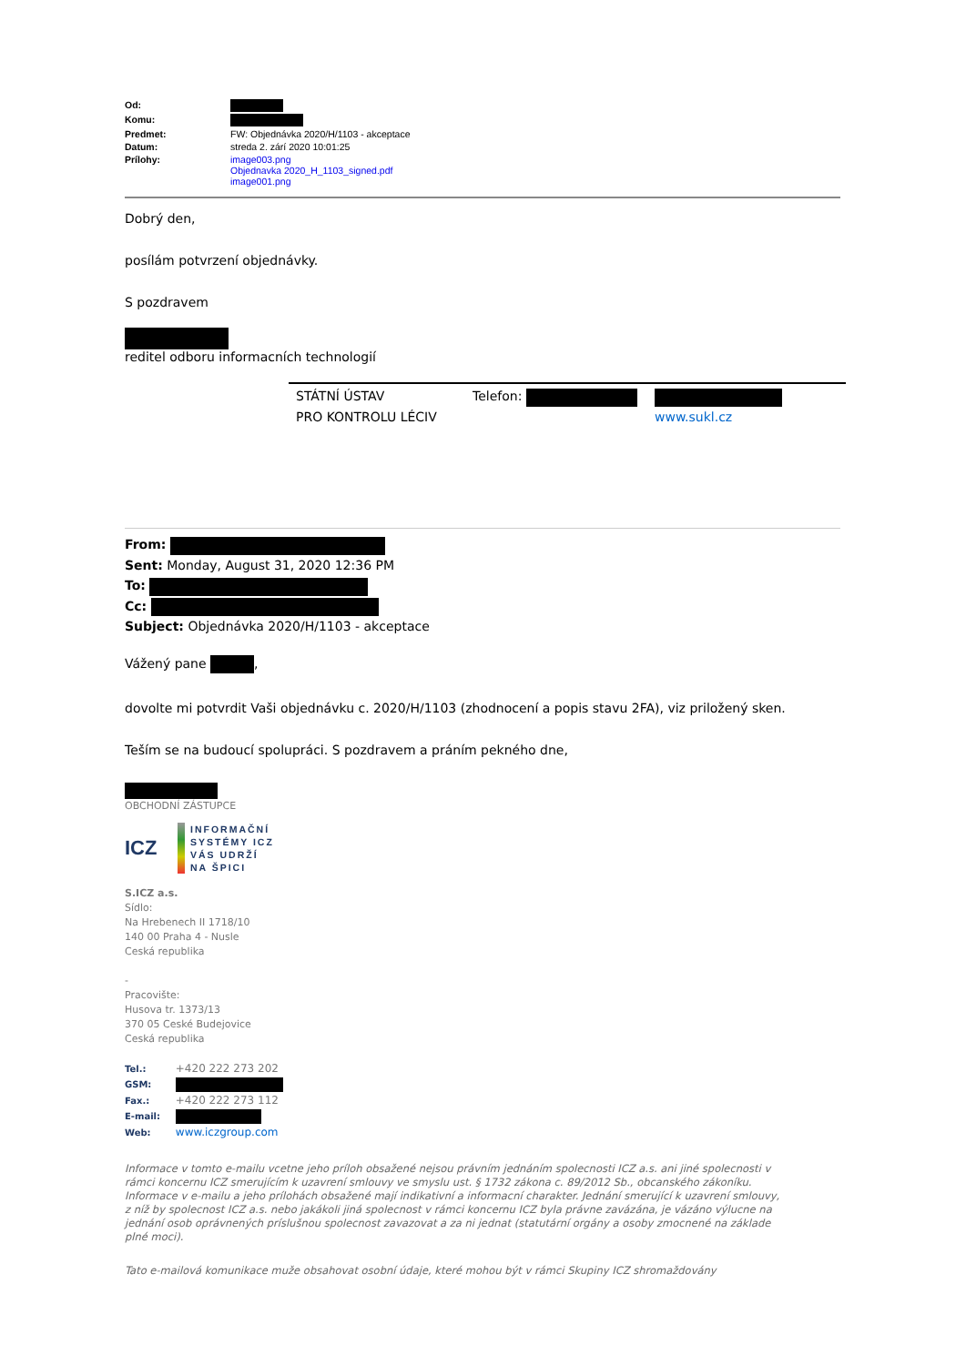| Od: | |
| Komu: | |
| Predmet: | FW: Objednávka 2020/H/1103 - akceptace |
| Datum: | streda 2. zárí 2020 10:01:25 |
| Prílohy: | image003.png Objednavka 2020_H_1103_signed.pdf image001.png |
Dobrý den,
posílám potvrzení objednávky.
S pozdravem
reditel odboru informacních technologií
STÁTNÍ ÚSTAV
PRO KONTROLU LÉCIV
Telefon:
www.sukl.cz
From:
Sent: Monday, August 31, 2020 12:36 PM
To:
Cc:
Subject: Objednávka 2020/H/1103 - akceptace
Vážený pane ,
dovolte mi potvrdit Vaši objednávku c. 2020/H/1103 (zhodnocení a popis stavu 2FA), viz priložený sken.
Teším se na budoucí spolupráci. S pozdravem a práním pekného dne,
OBCHODNÍ ZÁSTUPCE
ICZ
INFORMAČNÍ
SYSTÉMY ICZ
VÁS UDRŽÍ
NA ŠPICI
S.ICZ a.s.
Sídlo:
Na Hrebenech II 1718/10
140 00 Praha 4 - Nusle
Ceská republika
-
Pracovište:
Husova tr. 1373/13
370 05 Ceské Budejovice
Ceská republika
Tel.: +420 222 273 202
GSM:
Fax.: +420 222 273 112
E-mail:
Web: www.iczgroup.com
Informace v tomto e-mailu vcetne jeho príloh obsažené nejsou právním jednáním spolecnosti ICZ a.s. ani jiné spolecnosti v rámci koncernu ICZ smerujícím k uzavrení smlouvy ve smyslu ust. § 1732 zákona c. 89/2012 Sb., obcanského zákoníku. Informace v e-mailu a jeho prílohách obsažené mají indikativní a informacní charakter. Jednání smerující k uzavrení smlouvy, z níž by spolecnost ICZ a.s. nebo jakákoli jiná spolecnost v rámci koncernu ICZ byla právne zavázána, je vázáno výlucne na jednání osob oprávnených príslušnou spolecnost zavazovat a za ni jednat (statutární orgány a osoby zmocnené na základe plné moci).
Tato e-mailová komunikace muže obsahovat osobní údaje, které mohou být v rámci Skupiny ICZ shromaždovány